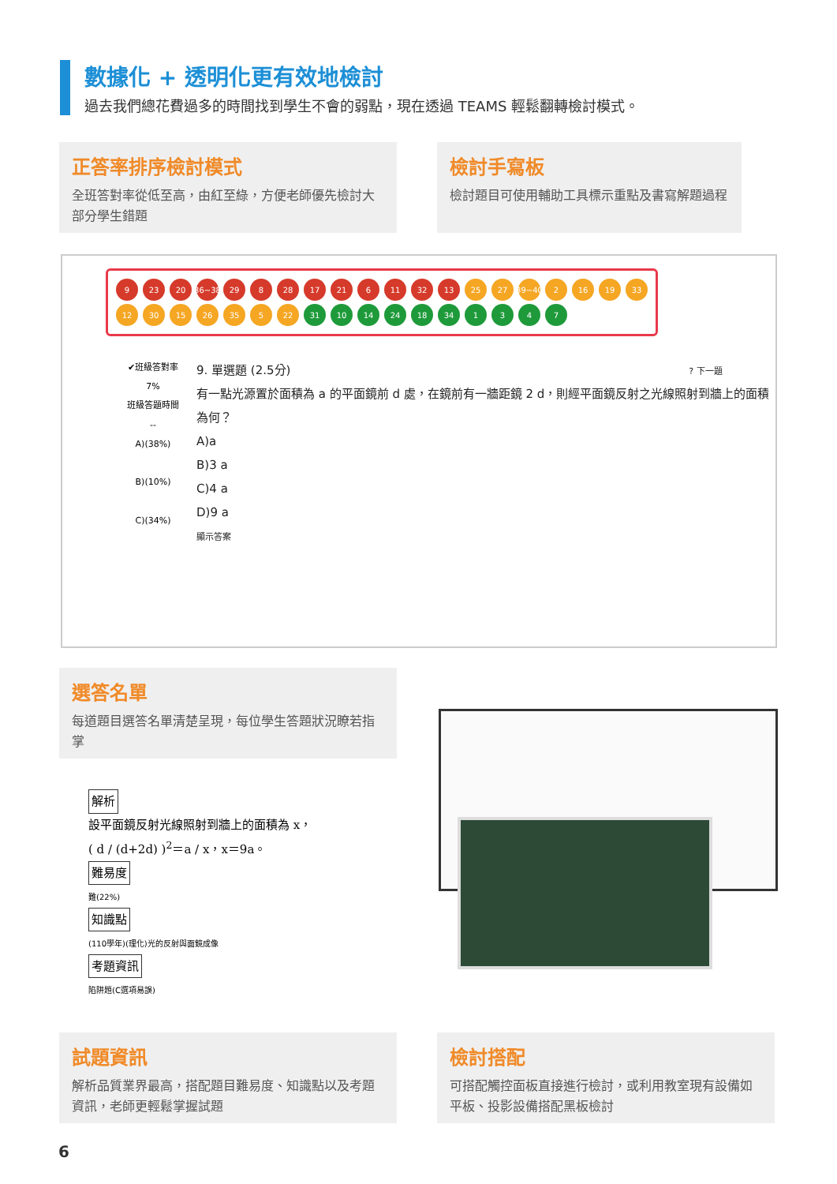數據化 + 透明化更有效地檢討
過去我們總花費過多的時間找到學生不會的弱點，現在透過 TEAMS 輕鬆翻轉檢討模式。
正答率排序檢討模式
全班答對率從低至高，由紅至綠，方便老師優先檢討大部分學生錯題
檢討手寫板
檢討題目可使用輔助工具標示重點及書寫解題過程
9 23 20 36~38 29 8 28 17 21 6 11 32 13 25 27 39~40 2 16 19 33
12 30 15 26 35 5 22 31 10 14 24 18 34 1347
✔班級答對率
7%
班級答題時間
--
A)(38%)
B)(10%)
C)(34%)
9. 單選題 (2.5分) ? 下一題
有一點光源置於面積為 a 的平面鏡前 d 處，在鏡前有一牆距鏡 2 d，則經平面鏡反射之光線照射到牆上的面積為何？
A)a
B)3 a
C)4 a
D)9 a
顯示答案
選答名單
每道題目選答名單清楚呈現，每位學生答題狀況瞭若指掌
解析
設平面鏡反射光線照射到牆上的面積為 x，
( d / (d+2d) )<sup>2</sup>＝a / x，x＝9a。
難易度
難(22%)
知識點
(110學年)(理化)光的反射與面鏡成像
考題資訊
陷阱題(C選項易誤)
試題資訊
解析品質業界最高，搭配題目難易度、知識點以及考題資訊，老師更輕鬆掌握試題
檢討搭配
可搭配觸控面板直接進行檢討，或利用教室現有設備如平板、投影設備搭配黑板檢討
6